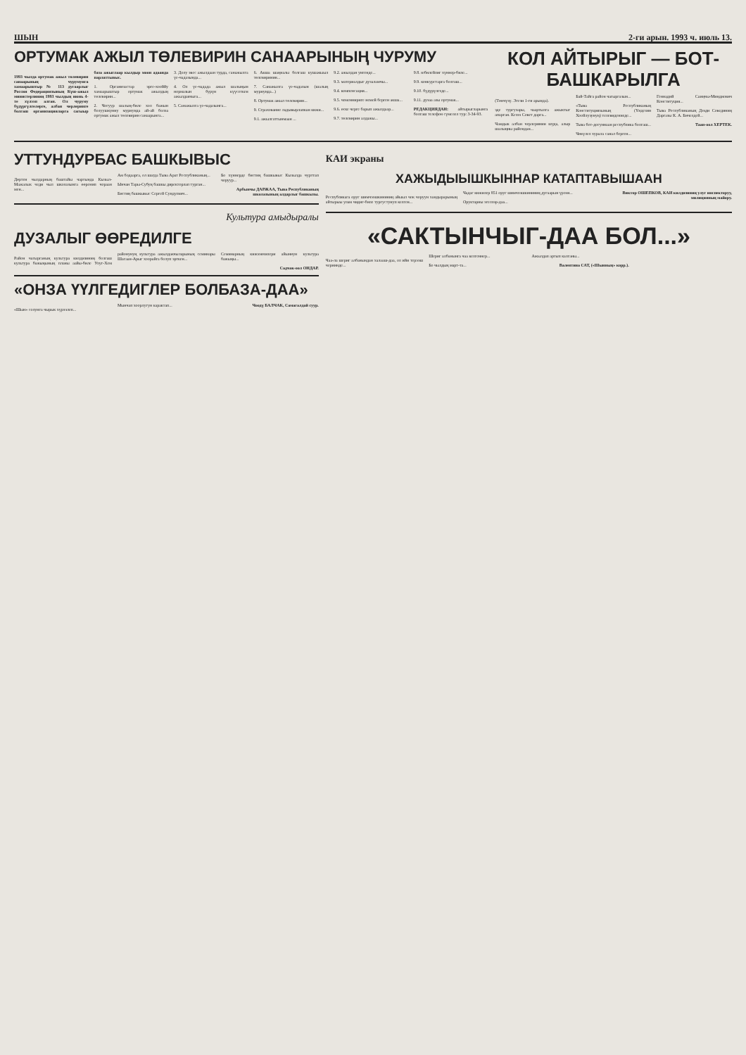ШЫН 2-ги арын. 1993 ч. июль 13.
ОРТУМАК АЖЫЛ ТӨЛЕВИРИН САНААРЫНЫҢ ЧУРУМУ
1993 чылда ортумак ажыл төлевирин санаарының чурумунга хамаарыштыр № 113 дугаарлыг Россия Федерациязының Күш-ажыл министерзиниң 1993 чылдың июнь 4-те хүлээп алган. Ол чуруму бүдүргүлгелерге, албан черлеринге болгаш организацияларга сагыыр база ажыглаар кылдыр моон адаанда парлаттывыс.
1. Организастар эрге-хооййу хамаарыштыр ортумак ажылдың төлевирин...
2. Чогуур шалың-биле хол бажын болуушкунну мурнунда ай-ай болза ортумак ажыл төлевирин санаарынга...
3. Долу эвес ажылдаан турда, санажылга үе-чадазында...
4. Ол үе-чадада ажыл шалыңын нормазын бурүн күүсеткен ажылдакчыга...
5. Санажылга үе-чадазынга...
6. Акша шаңналы болгаш кушажыыл төлевиринин...
7. Санажылга үе-чадазын (шалың мурнунда...)
8. Ортумак ажыл төлевирин...
9. Страхование ладывырлапкан кижи...
9.1. ажылгаттынмаан ...
9.2. ажылдан уигенде...
9.3. материалдыг дузаламчы...
9.4. компенсация...
9.5. чеменнирнге немей берген акша...
9.6. өске черге барып ажылдаар...
9.7. төлевирин алдажы...
9.8. юбилейлиг хүннер-биле...
9.9. конкурстарга болгаш...
9.10. бүдүрүлгеде...
9.11. дузаа азы ортумак...
РЕДАКЦИЯДАН: айтырыгларынга болгаш телефон сүмелел тур: 3-34-93.
КОЛ АЙТЫРЫГ — БОТ-БАШКАРЫЛГА
(Төнчүзү. Эгези 1-ги арында).
эде тургузары, чаартылга ажыктыг апарган. Кезээ Совет дарга...
Чамдык албан черлеринии шуда, алыр шалыңны райондан...
Бай-Тайга район чагыргазын...
«Тыва Республиканың Конституциязының (Үндезин Хоойлузунуң) телевидениеде...
Тыва бот-догуннаан республика болгаш...
Чөвүлел хурала санал берген...
Геннадий Саиңчы-Миндиович Конституция...
Тыва Республиканың Дээди Совединиң Даргазы К. А. Бичелдей...
Таан-оол ХЕРТЕК.
УТТУНДУРБАС БАШКЫВЫС
Дөртен чылдарның баштайы чартында Кызыл-Мажалык чеди чыл школазынга өөренип чораан мен...
Ам бодаарга, ол шагда Тыва Арат Республиканың...
Ынчан Тары-Субуң башкы директорлап турган...
Бистиң башкывыс Сергей Сундуевич...
Бо хүннерде бистиң башкывыс Кызылда чурттап чоруур...
Арбынчы ДАРЖАА, Тыва Республиканың школазының алдарлыг башкызы.
Культура амыдыралы
ДУЗАЛЫГ ӨӨРЕДИЛГЕ
Район чагырганың культура килдизиниң болгаш культура бажыңының планы аайы-биле Улуг-Хем районунуң культура ажылдакчыларының семинары Шагаан-Арыг хоорайга болуп эрткен...
Семинарның кижээкчилери айыннун культура бажыңы...
Садчак-оол ОНДАР.
«ОНЗА ҮҮЛГЕДИГЛЕР БОЛБАЗА-ДАА»
«Шын» солунга чырык хүрээлеп...
Мынчап хоорлугун карактап...
Чоодү БАЛЧАК, Самагалдай суур.
КАИ экраны
ХАЖЫДЫЫШКЫННАР КАТАПТАВЫШААН
Республикага оруг шимчээшкининиң айыыл чок чоруун хандыр­арының айтырыы улам чидиг-биле тургустунуп келген...
Чадаг кижилер 851 оруг шимчээшкининиң дугаарын үрээн...
Оруктарны эгелээр-даа...
Виктор ОШЕПКОВ, КАИ килдизиниң улуг инспекторуу, милицияның майору.
«САКТЫНЧЫГ-ДАА БОЛ...»
Чаа-ла шериг албанындан халааш-даа, ол ийи терээш чериинде...
Шериг албанынга чаа келгеннер...
Бо чылдың март-та...
Ажылдап артып калганы...
Валентина САТ, («Шынның» корр.).